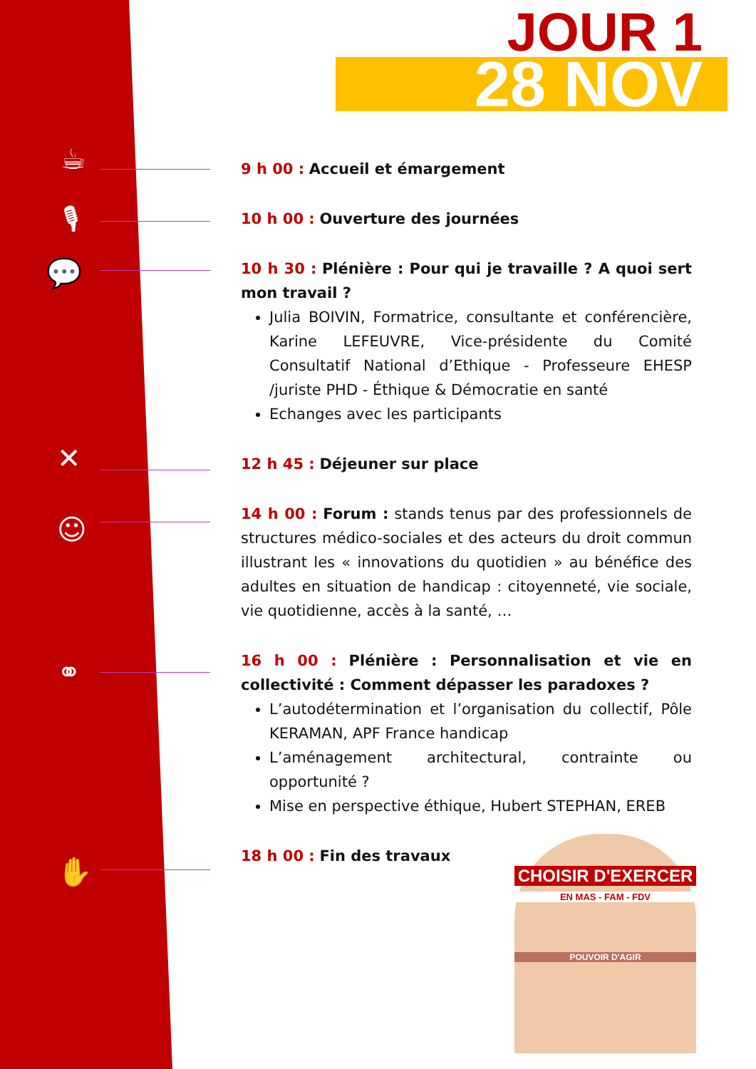☕
🎙
💬
✕
☺
⚭
✋
JOUR 1
28 NOV
9 h 00 : Accueil et émargement
10 h 00 : Ouverture des journées
10 h 30 : Plénière : Pour qui je travaille ? A quoi sert mon travail ?
Julia BOIVIN, Formatrice, consultante et conférencière, Karine LEFEUVRE, Vice-présidente du Comité Consultatif National d’Ethique - Professeure EHESP /juriste PHD - Éthique & Démocratie en santé
Echanges avec les participants
12 h 45 : Déjeuner sur place
14 h 00 : Forum : stands tenus par des professionnels de structures médico-sociales et des acteurs du droit commun illustrant les « innovations du quotidien » au bénéfice des adultes en situation de handicap : citoyenneté, vie sociale, vie quotidienne, accès à la santé, …
16 h 00 : Plénière : Personnalisation et vie en collectivité : Comment dépasser les paradoxes ?
L’autodétermination et l’organisation du collectif, Pôle KERAMAN, APF France handicap
L’aménagement architectural, contrainte ou opportunité ?
Mise en perspective éthique, Hubert STEPHAN, EREB
18 h 00 : Fin des travaux
CHOISIR D'EXERCER
EN MAS - FAM - FDV
POUVOIR D'AGIR